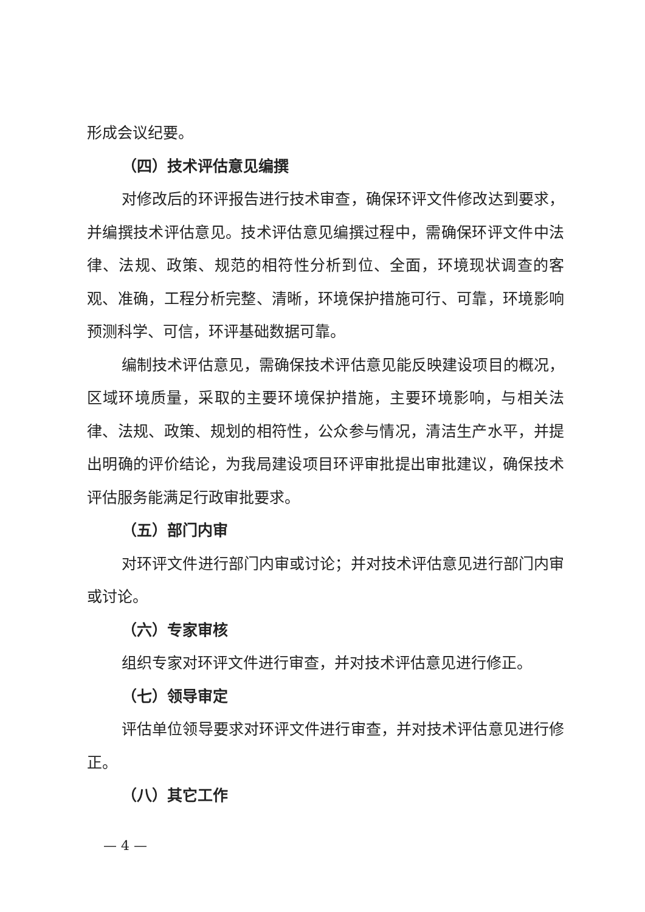形成会议纪要。
（四）技术评估意见编撰
对修改后的环评报告进行技术审查，确保环评文件修改达到要求，并编撰技术评估意见。技术评估意见编撰过程中，需确保环评文件中法律、法规、政策、规范的相符性分析到位、全面，环境现状调查的客观、准确，工程分析完整、清晰，环境保护措施可行、可靠，环境影响预测科学、可信，环评基础数据可靠。
编制技术评估意见，需确保技术评估意见能反映建设项目的概况，区域环境质量，采取的主要环境保护措施，主要环境影响，与相关法律、法规、政策、规划的相符性，公众参与情况，清洁生产水平，并提出明确的评价结论，为我局建设项目环评审批提出审批建议，确保技术评估服务能满足行政审批要求。
（五）部门内审
对环评文件进行部门内审或讨论；并对技术评估意见进行部门内审或讨论。
（六）专家审核
组织专家对环评文件进行审查，并对技术评估意见进行修正。
（七）领导审定
评估单位领导要求对环评文件进行审查，并对技术评估意见进行修正。
（八）其它工作
— 4 —